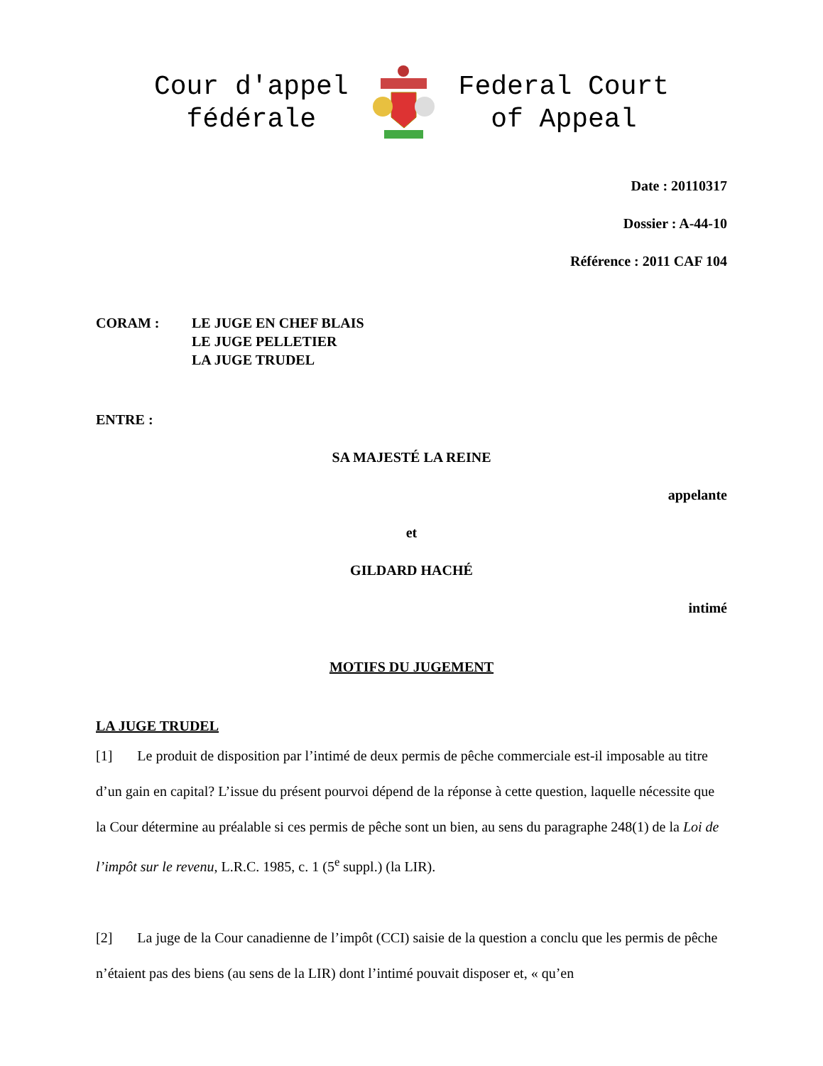Cour d'appel
fédérale
Federal Court
of Appeal
Date : 20110317
Dossier : A-44-10
Référence : 2011 CAF 104
CORAM : LE JUGE EN CHEF BLAIS
LE JUGE PELLETIER
LA JUGE TRUDEL
ENTRE :
SA MAJESTÉ LA REINE
appelante
et
GILDARD HACHÉ
intimé
MOTIFS DU JUGEMENT
LA JUGE TRUDEL
[1] Le produit de disposition par l’intimé de deux permis de pêche commerciale est-il imposable au titre d’un gain en capital? L’issue du présent pourvoi dépend de la réponse à cette question, laquelle nécessite que la Cour détermine au préalable si ces permis de pêche sont un bien, au sens du paragraphe 248(1) de la Loi de l’impôt sur le revenu, L.R.C. 1985, c. 1 (5<sup>e</sup> suppl.) (la LIR).
[2] La juge de la Cour canadienne de l’impôt (CCI) saisie de la question a conclu que les permis de pêche n’étaient pas des biens (au sens de la LIR) dont l’intimé pouvait disposer et, « qu’en